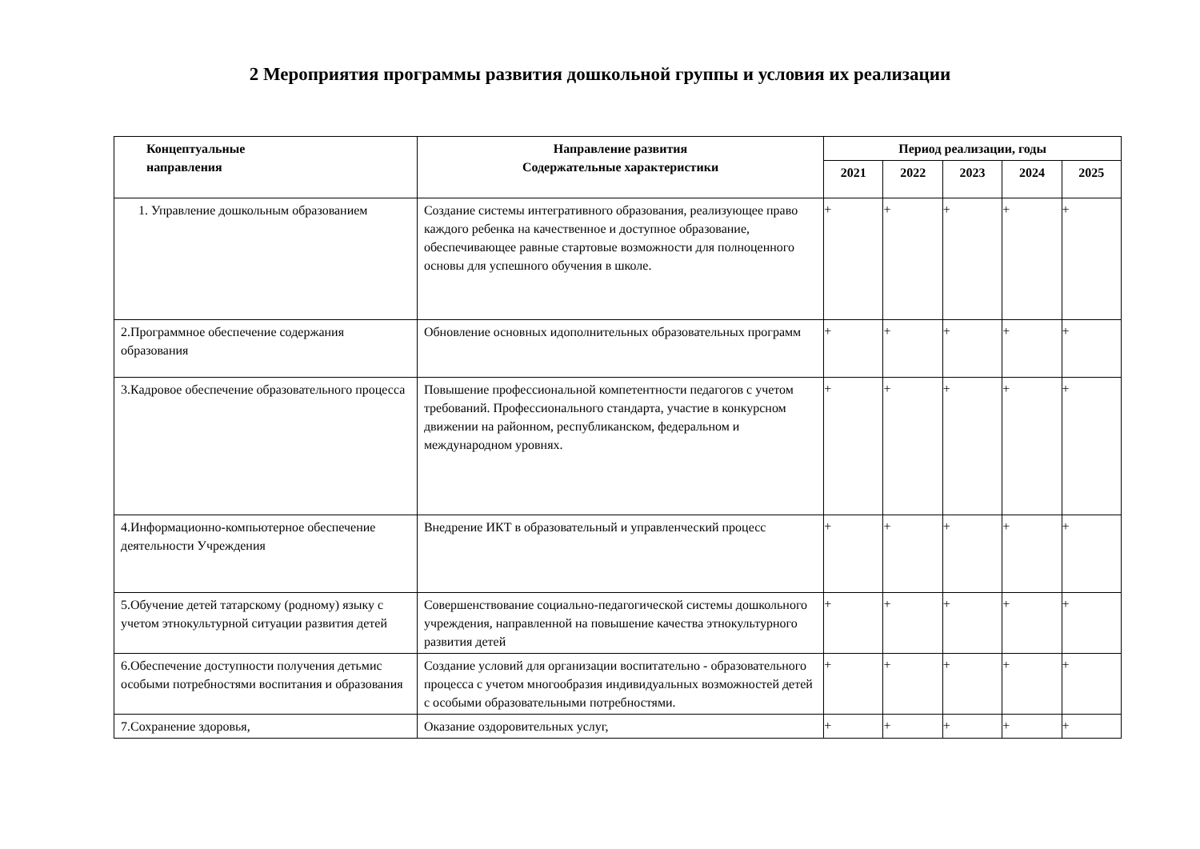2 Мероприятия программы развития дошкольной группы и условия их реализации
| Концептуальные направления | Направление развития Содержательные характеристики | Период реализации, годы | | | | |
| --- | --- | --- | --- | --- | --- | --- |
| | | 2021 | 2022 | 2023 | 2024 | 2025 |
| 1. Управление дошкольным образованием | Создание системы интегративного образования, реализующее право каждого ребенка на качественное и доступное образование, обеспечивающее равные стартовые возможности для полноценного основы для успешного обучения в школе. | + | + | + | + | + |
| 2.Программное обеспечение содержания образования | Обновление основных идополнительных образовательных программ | + | + | + | + | + |
| 3.Кадровое обеспечение образовательного процесса | Повышение профессиональной компетентности педагогов с учетом требований. Профессионального стандарта, участие в конкурсном движении на районном, республиканском, федеральном и международном уровнях. | + | + | + | + | + |
| 4.Информационно-компьютерное обеспечение деятельности Учреждения | Внедрение ИКТ в образовательный и управленческий процесс | + | + | + | + | + |
| 5.Обучение детей татарскому (родному) языку с учетом этнокультурной ситуации развития детей | Совершенствование социально-педагогической системы дошкольного учреждения, направленной на повышение качества этнокультурного развития детей | + | + | + | + | + |
| 6.Обеспечение доступности получения детьмис особыми потребностями воспитания и образования | Создание условий для организации воспитательно - образовательного процесса с учетом многообразия индивидуальных возможностей детей с особыми образовательными потребностями. | + | + | + | + | + |
| 7.Сохранение здоровья, | Оказание оздоровительных услуг, | + | + | + | + | + |